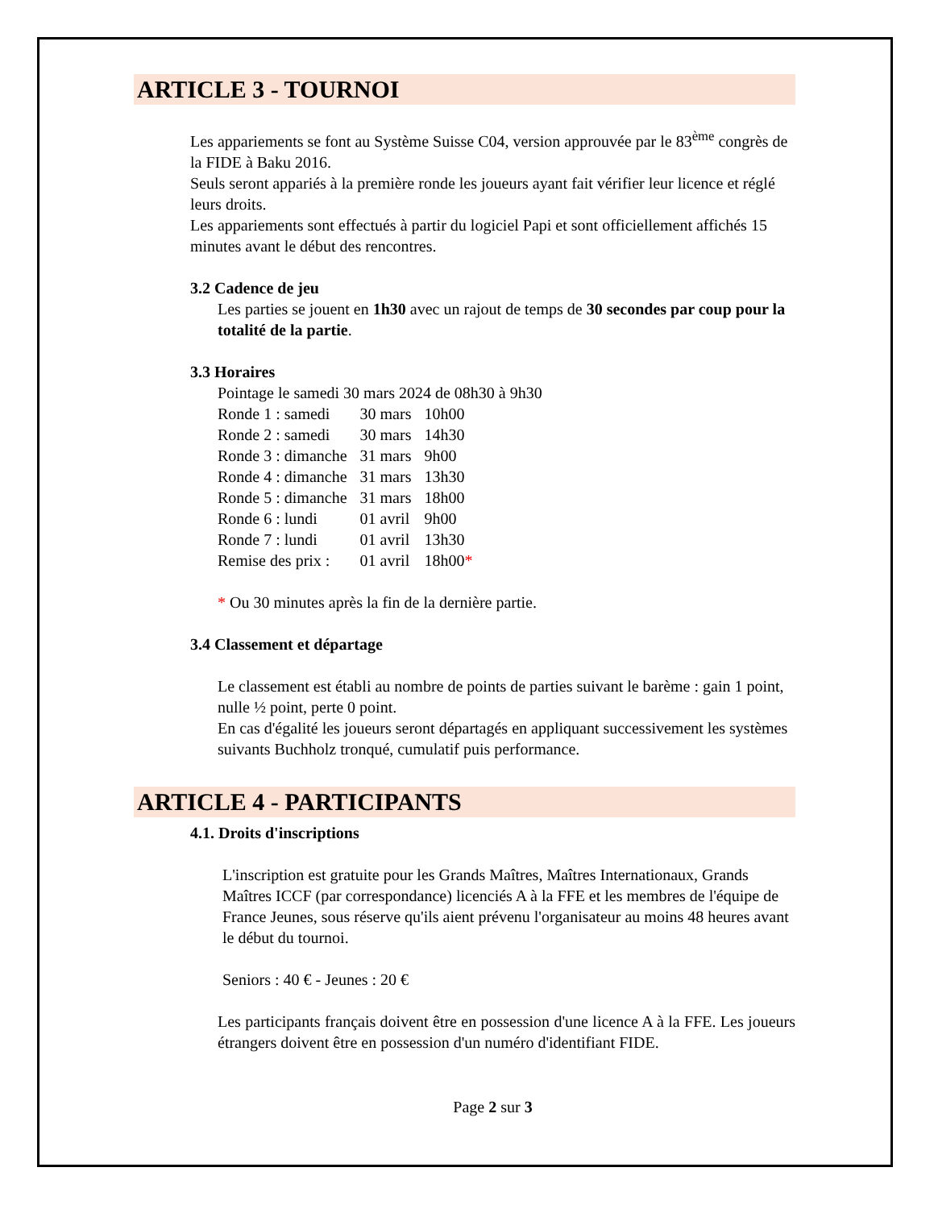ARTICLE 3 - TOURNOI
Les appariements se font au Système Suisse C04, version approuvée par le 83<sup>ème</sup> congrès de la FIDE à Baku 2016.
Seuls seront appariés à la première ronde les joueurs ayant fait vérifier leur licence et réglé leurs droits.
Les appariements sont effectués à partir du logiciel Papi et sont officiellement affichés 15 minutes avant le début des rencontres.
3.2 Cadence de jeu
Les parties se jouent en 1h30 avec un rajout de temps de 30 secondes par coup pour la totalité de la partie.
3.3 Horaires
Pointage le samedi 30 mars 2024 de 08h30 à 9h30
| Ronde 1 : samedi | 30 mars | 10h00 |
| Ronde 2 : samedi | 30 mars | 14h30 |
| Ronde 3 : dimanche | 31 mars | 9h00 |
| Ronde 4 : dimanche | 31 mars | 13h30 |
| Ronde 5 : dimanche | 31 mars | 18h00 |
| Ronde 6 : lundi | 01 avril | 9h00 |
| Ronde 7 : lundi | 01 avril | 13h30 |
| Remise des prix : | 01 avril | 18h00 * |
* Ou 30 minutes après la fin de la dernière partie.
3.4 Classement et départage
Le classement est établi au nombre de points de parties suivant le barème : gain 1 point, nulle ½ point, perte 0 point.
En cas d'égalité les joueurs seront départagés en appliquant successivement les systèmes suivants Buchholz tronqué, cumulatif puis performance.
ARTICLE 4 - PARTICIPANTS
4.1. Droits d'inscriptions
L'inscription est gratuite pour les Grands Maîtres, Maîtres Internationaux, Grands Maîtres ICCF (par correspondance) licenciés A à la FFE et les membres de l'équipe de France Jeunes, sous réserve qu'ils aient prévenu l'organisateur au moins 48 heures avant le début du tournoi.
Seniors : 40 € - Jeunes : 20 €
Les participants français doivent être en possession d'une licence A à la FFE. Les joueurs étrangers doivent être en possession d'un numéro d'identifiant FIDE.
Page 2 sur 3